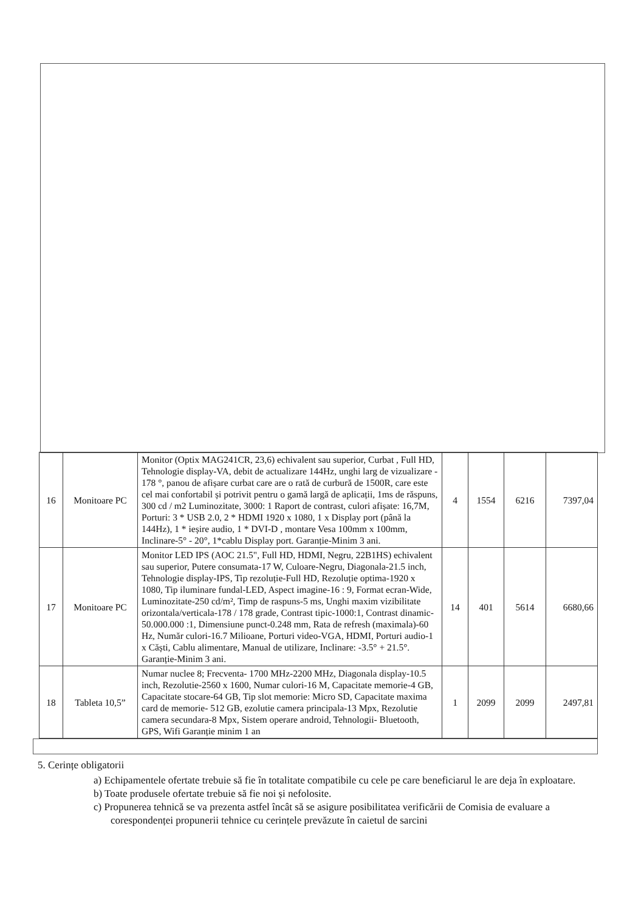| 16 | Monitoare PC | Monitor (Optix MAG241CR, 23,6) echivalent sau superior, Curbat , Full HD, Tehnologie display-VA, debit de actualizare 144Hz, unghi larg de vizualizare - 178 °, panou de afișare curbat care are o rată de curbură de 1500R, care este cel mai confortabil și potrivit pentru o gamă largă de aplicații, 1ms de răspuns, 300 cd / m2 Luminozitate, 3000: 1 Raport de contrast, culori afișate: 16,7M, Porturi: 3 * USB 2.0, 2 * HDMI 1920 x 1080, 1 x Display port (până la 144Hz), 1 * ieșire audio, 1 * DVI-D , montare Vesa 100mm x 100mm, Inclinare-5° - 20°, 1*cablu Display port. Garanție-Minim 3 ani. | 4 | 1554 | 6216 | 7397,04 |
| 17 | Monitoare PC | Monitor LED IPS (AOC 21.5", Full HD, HDMI, Negru, 22B1HS) echivalent sau superior, Putere consumata-17 W, Culoare-Negru, Diagonala-21.5 inch, Tehnologie display-IPS, Tip rezoluție-Full HD, Rezoluție optima-1920 x 1080, Tip iluminare fundal-LED, Aspect imagine-16 : 9, Format ecran-Wide, Luminozitate-250 cd/m², Timp de raspuns-5 ms, Unghi maxim vizibilitate orizontala/verticala-178 / 178 grade, Contrast tipic-1000:1, Contrast dinamic-50.000.000 :1, Dimensiune punct-0.248 mm, Rata de refresh (maximala)-60 Hz, Număr culori-16.7 Milioane, Porturi video-VGA, HDMI, Porturi audio-1 x Căști, Cablu alimentare, Manual de utilizare, Inclinare: -3.5° + 21.5°. Garanție-Minim 3 ani. | 14 | 401 | 5614 | 6680,66 |
| 18 | Tableta 10,5” | Numar nuclee 8; Frecventa- 1700 MHz-2200 MHz, Diagonala display-10.5 inch, Rezolutie-2560 x 1600, Numar culori-16 M, Capacitate memorie-4 GB, Capacitate stocare-64 GB, Tip slot memorie: Micro SD, Capacitate maxima card de memorie- 512 GB, ezolutie camera principala-13 Mpx, Rezolutie camera secundara-8 Mpx, Sistem operare android, Tehnologii- Bluetooth, GPS, Wifi Garanție minim 1 an | 1 | 2099 | 2099 | 2497,81 |
5. Cerințe obligatorii
a) Echipamentele ofertate trebuie să fie în totalitate compatibile cu cele pe care beneficiarul le are deja în exploatare.
b) Toate produsele ofertate trebuie să fie noi și nefolosite.
c) Propunerea tehnică se va prezenta astfel încât să se asigure posibilitatea verificării de Comisia de evaluare a corespondenței propunerii tehnice cu cerințele prevăzute în caietul de sarcini